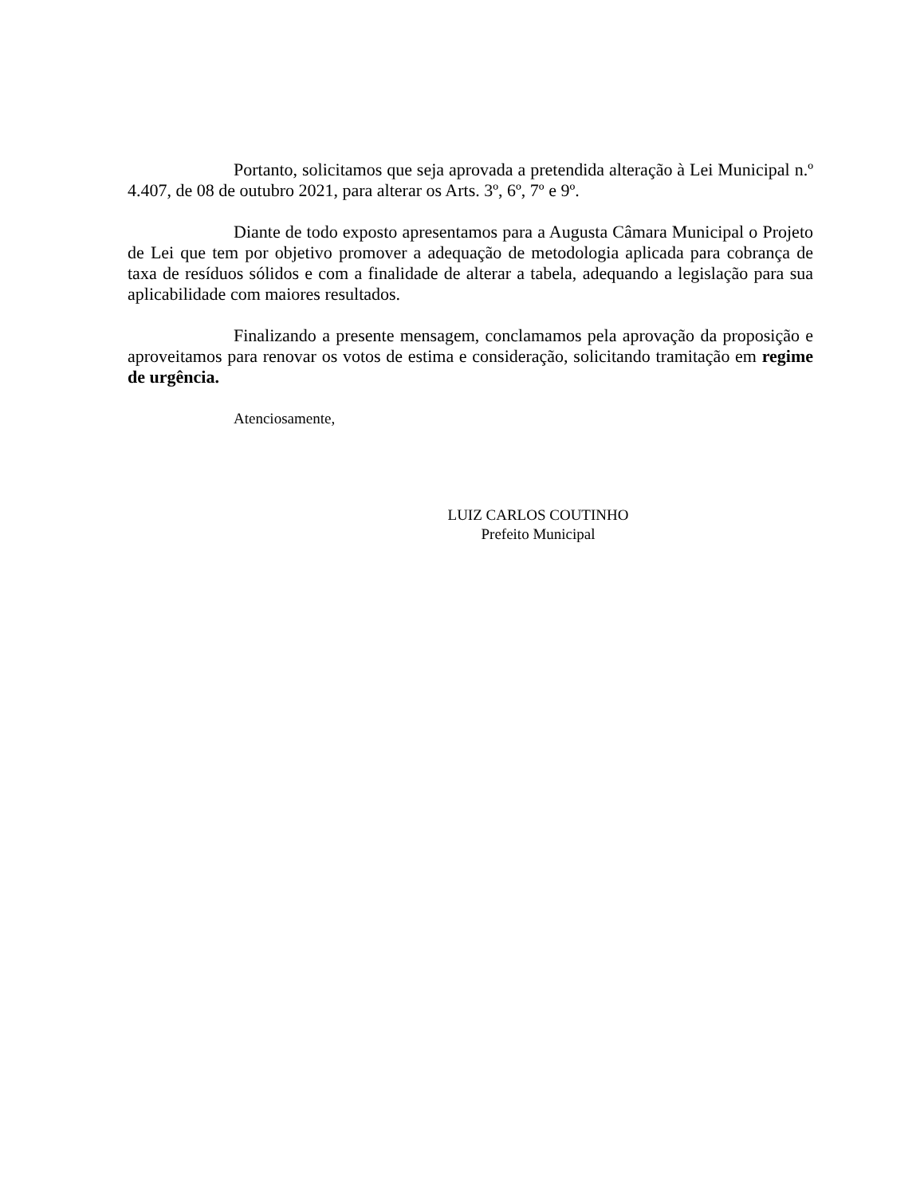Portanto, solicitamos que seja aprovada a pretendida alteração à Lei Municipal n.º 4.407, de 08 de outubro 2021, para alterar os Arts. 3º, 6º, 7º e 9º.
Diante de todo exposto apresentamos para a Augusta Câmara Municipal o Projeto de Lei que tem por objetivo promover a adequação de metodologia aplicada para cobrança de taxa de resíduos sólidos e com a finalidade de alterar a tabela, adequando a legislação para sua aplicabilidade com maiores resultados.
Finalizando a presente mensagem, conclamamos pela aprovação da proposição e aproveitamos para renovar os votos de estima e consideração, solicitando tramitação em regime de urgência.
Atenciosamente,
LUIZ CARLOS COUTINHO
Prefeito Municipal